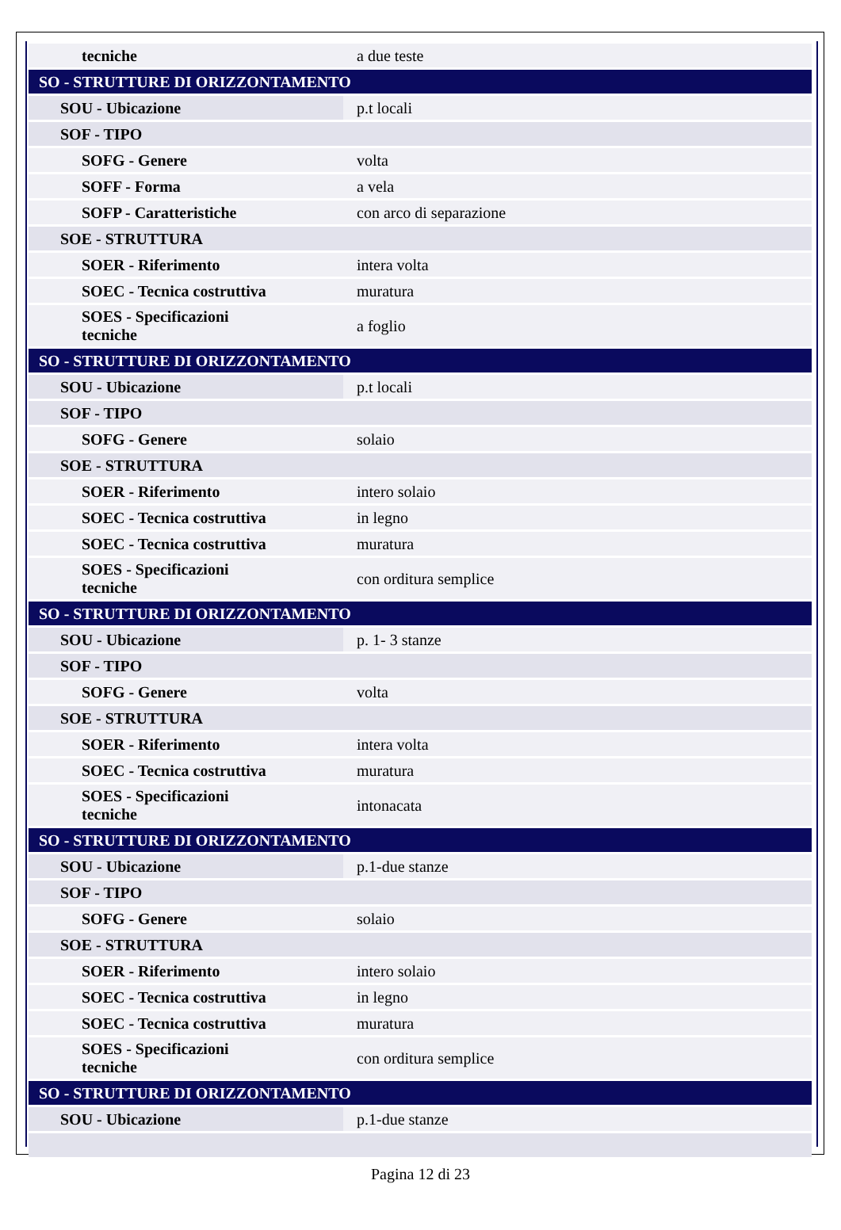| tecniche | a due teste |
| SO - STRUTTURE DI ORIZZONTAMENTO | |
| SOU - Ubicazione | p.t locali |
| SOF - TIPO | |
| SOFG - Genere | volta |
| SOFF - Forma | a vela |
| SOFP - Caratteristiche | con arco di separazione |
| SOE - STRUTTURA | |
| SOER - Riferimento | intera volta |
| SOEC - Tecnica costruttiva | muratura |
| SOES - Specificazioni tecniche | a foglio |
| SO - STRUTTURE DI ORIZZONTAMENTO | |
| SOU - Ubicazione | p.t locali |
| SOF - TIPO | |
| SOFG - Genere | solaio |
| SOE - STRUTTURA | |
| SOER - Riferimento | intero solaio |
| SOEC - Tecnica costruttiva | in legno |
| SOEC - Tecnica costruttiva | muratura |
| SOES - Specificazioni tecniche | con orditura semplice |
| SO - STRUTTURE DI ORIZZONTAMENTO | |
| SOU - Ubicazione | p. 1- 3 stanze |
| SOF - TIPO | |
| SOFG - Genere | volta |
| SOE - STRUTTURA | |
| SOER - Riferimento | intera volta |
| SOEC - Tecnica costruttiva | muratura |
| SOES - Specificazioni tecniche | intonacata |
| SO - STRUTTURE DI ORIZZONTAMENTO | |
| SOU - Ubicazione | p.1-due stanze |
| SOF - TIPO | |
| SOFG - Genere | solaio |
| SOE - STRUTTURA | |
| SOER - Riferimento | intero solaio |
| SOEC - Tecnica costruttiva | in legno |
| SOEC - Tecnica costruttiva | muratura |
| SOES - Specificazioni tecniche | con orditura semplice |
| SO - STRUTTURE DI ORIZZONTAMENTO | |
| SOU - Ubicazione | p.1-due stanze |
Pagina 12 di 23